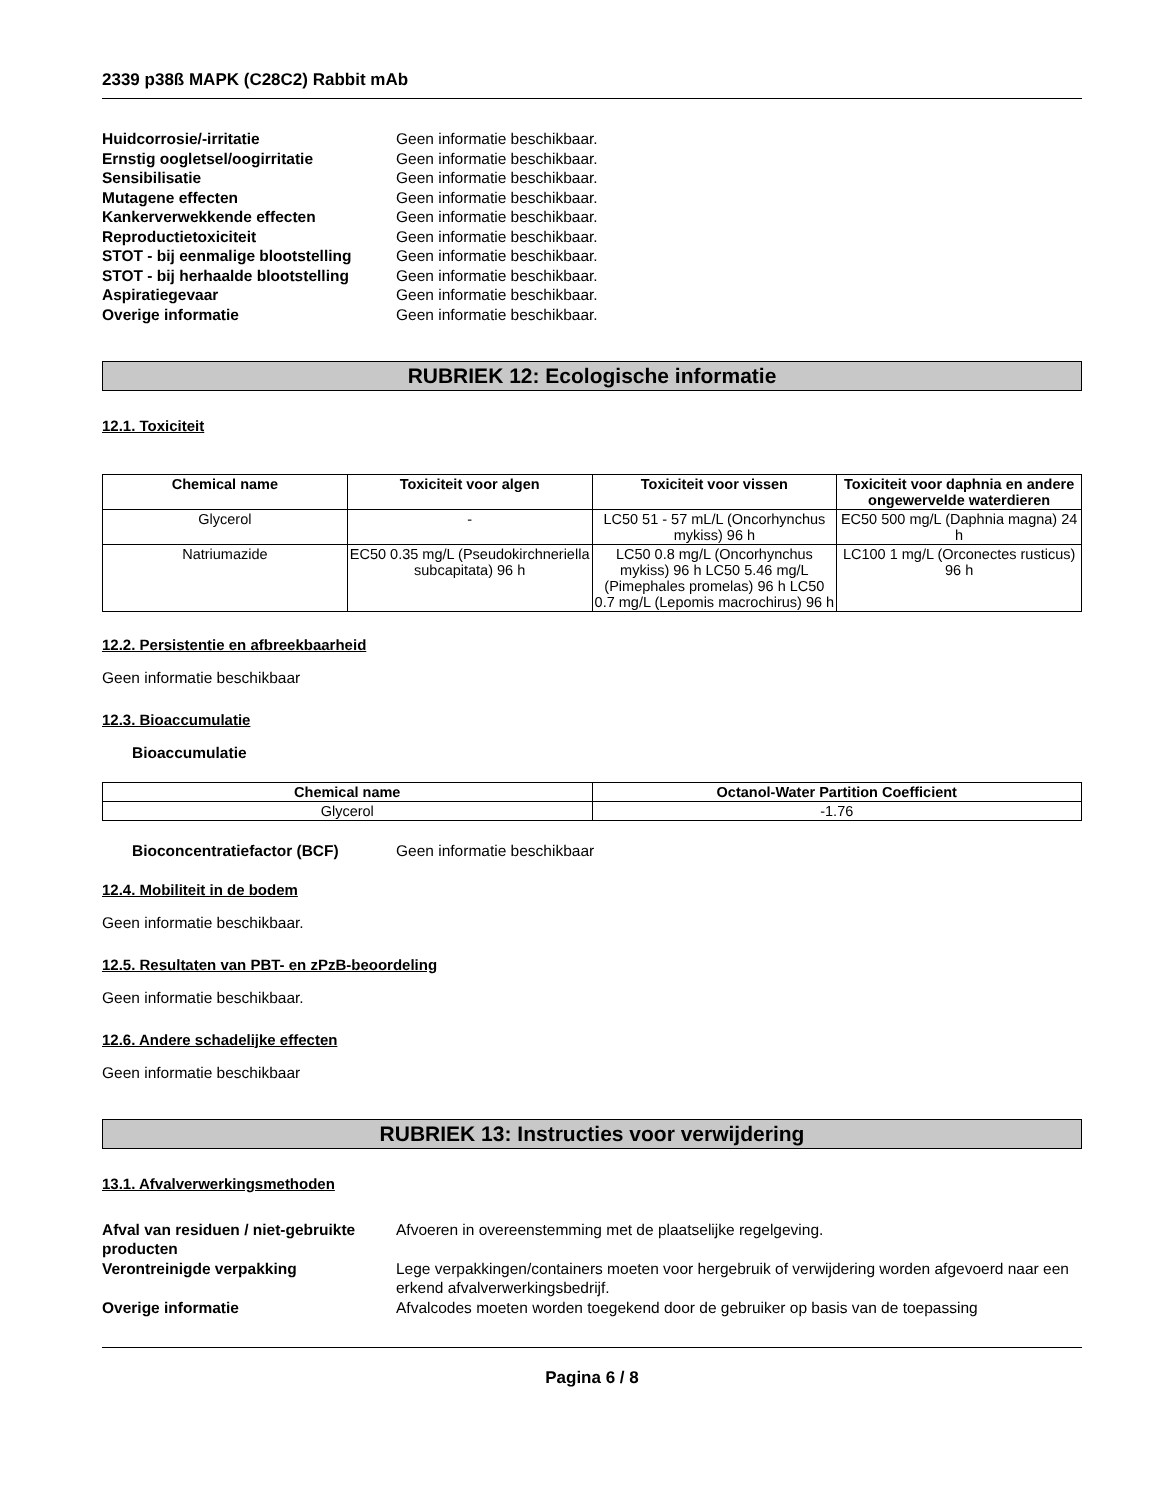2339 p38ß MAPK (C28C2) Rabbit mAb
Huidcorrosie/-irritatie Geen informatie beschikbaar.
Ernstig oogletsel/oogirritatie Geen informatie beschikbaar.
Sensibilisatie Geen informatie beschikbaar.
Mutagene effecten Geen informatie beschikbaar.
Kankerverwekkende effecten Geen informatie beschikbaar.
Reproductietoxiciteit Geen informatie beschikbaar.
STOT - bij eenmalige blootstelling
Geen informatie beschikbaar.
STOT - bij herhaalde blootstelling
Geen informatie beschikbaar.
Aspiratiegevaar Geen informatie beschikbaar.
Overige informatie Geen informatie beschikbaar.
RUBRIEK 12: Ecologische informatie
12.1. Toxiciteit
| Chemical name | Toxiciteit voor algen | Toxiciteit voor vissen | Toxiciteit voor daphnia en andere ongewervelde waterdieren |
| --- | --- | --- | --- |
| Glycerol | - | LC50 51 - 57 mL/L (Oncorhynchus mykiss) 96 h | EC50 500 mg/L (Daphnia magna) 24 h |
| Natriumazide | EC50 0.35 mg/L (Pseudokirchneriella subcapitata) 96 h | LC50 0.8 mg/L (Oncorhynchus mykiss) 96 h LC50 5.46 mg/L (Pimephales promelas) 96 h LC50 0.7 mg/L (Lepomis macrochirus) 96 h | LC100 1 mg/L (Orconectes rusticus) 96 h |
12.2. Persistentie en afbreekbaarheid
Geen informatie beschikbaar
12.3. Bioaccumulatie
Bioaccumulatie
| Chemical name | Octanol-Water Partition Coefficient |
| --- | --- |
| Glycerol | -1.76 |
Bioconcentratiefactor (BCF) Geen informatie beschikbaar
12.4. Mobiliteit in de bodem
Geen informatie beschikbaar.
12.5. Resultaten van PBT- en zPzB-beoordeling
Geen informatie beschikbaar.
12.6. Andere schadelijke effecten
Geen informatie beschikbaar
RUBRIEK 13: Instructies voor verwijdering
13.1. Afvalverwerkingsmethoden
Afval van residuen / niet-gebruikte producten
Afvoeren in overeenstemming met de plaatselijke regelgeving.
Verontreinigde verpakking Lege verpakkingen/containers moeten voor hergebruik of verwijdering worden afgevoerd naar een erkend afvalverwerkingsbedrijf.
Overige informatie Afvalcodes moeten worden toegekend door de gebruiker op basis van de toepassing
Pagina 6 / 8